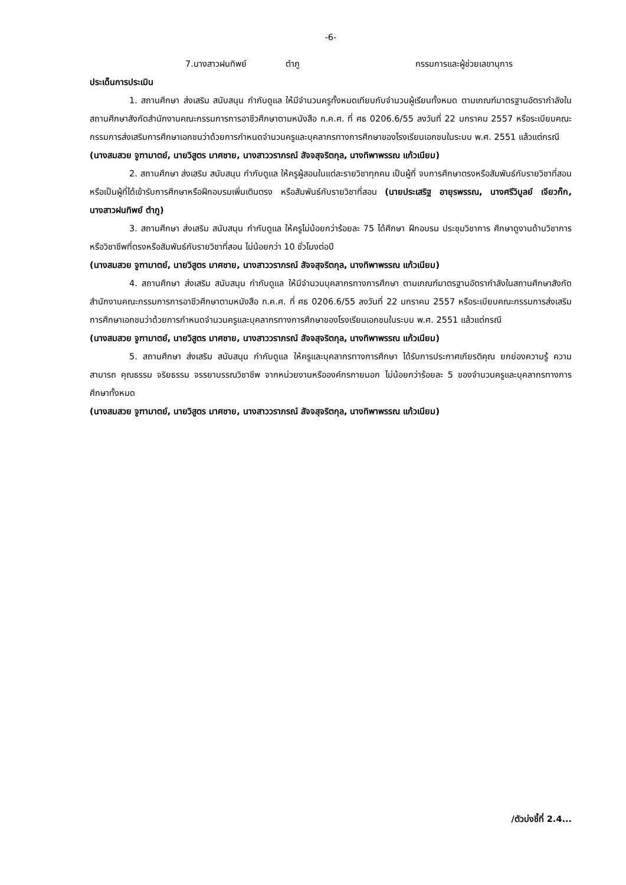-6-
7.นางสาวฝนทิพย์ ตำภู กรรมการและผู้ช่วยเลขานุการ
ประเด็นการประเมิน
1. สถานศึกษา ส่งเสริม สนับสนุน กำกับดูแล ให้มีจำนวนครูทั้งหมดเทียบกับจำนวนผู้เรียนทั้งหมด ตามเกณฑ์มาตรฐานอัตรากำลังในสถานศึกษาสังกัดสำนักงานคณะกรรมการการอาชีวศึกษาตามหนังสือ ก.ค.ศ. ที่ ศธ 0206.6/55 ลงวันที่ 22 มกราคม 2557 หรือระเบียบคณะกรรมการส่งเสริมการศึกษาเอกชนว่าด้วยการกำหนดจำนวนครูและบุคลากรทางการศึกษาของโรงเรียนเอกชนในระบบ พ.ศ. 2551 แล้วแต่กรณี
(นางสมสวย จูฑามาตย์, นายวิสูตร มาศชาย, นางสาววราภรณ์ สัจจสุจริตกุล, นางทิพาพรรณ แก้วเนียม)
2. สถานศึกษา ส่งเสริม สนับสนุน กำกับดูแล ให้ครูผู้สอนในแต่ละรายวิชาทุกคน เป็นผู้ที่ จบการศึกษาตรงหรือสัมพันธ์กับรายวิชาที่สอน หรือเป็นผู้ที่ได้เข้ารับการศึกษาหรือฝึกอบรมเพิ่มเติมตรง หรือสัมพันธ์กับรายวิชาที่สอน (นายประเสริฐ อายุรพรรณ, นางศรีวิบูลย์ เจียวก๊ก, นางสาวฝนทิพย์ ตำภู)
3. สถานศึกษา ส่งเสริม สนับสนุน กำกับดูแล ให้ครูไม่น้อยกว่าร้อยละ 75 ได้ศึกษา ฝึกอบรม ประชุมวิชาการ ศึกษาดูงานด้านวิชาการหรือวิชาชีพที่ตรงหรือสัมพันธ์กับรายวิชาที่สอน ไม่น้อยกว่า 10 ชั่วโมงต่อปี
(นางสมสวย จูฑามาตย์, นายวิสูตร มาศชาย, นางสาววราภรณ์ สัจจสุจริตกุล, นางทิพาพรรณ แก้วเนียม)
4. สถานศึกษา ส่งเสริม สนับสนุน กำกับดูแล ให้มีจำนวนบุคลากรทางการศึกษา ตามเกณฑ์มาตรฐานอัตรากำลังในสถานศึกษาสังกัดสำนักงานคณะกรรมการการอาชีวศึกษาตามหนังสือ ก.ค.ศ. ที่ ศธ 0206.6/55 ลงวันที่ 22 มกราคม 2557 หรือระเบียบคณะกรรมการส่งเสริมการศึกษาเอกชนว่าด้วยการกำหนดจำนวนครูและบุคลากรทางการศึกษาของโรงเรียนเอกชนในระบบ พ.ศ. 2551 แล้วแต่กรณี
(นางสมสวย จูฑามาตย์, นายวิสูตร มาศชาย, นางสาววราภรณ์ สัจจสุจริตกุล, นางทิพาพรรณ แก้วเนียม)
5. สถานศึกษา ส่งเสริม สนับสนุน กำกับดูแล ให้ครูและบุคลากรทางการศึกษา ได้รับการประกาศเกียรติคุณ ยกย่องความรู้ ความสามารถ คุณธรรม จริยธรรม จรรยาบรรณวิชาชีพ จากหน่วยงานหรือองค์กรภายนอก ไม่น้อยกว่าร้อยละ 5 ของจำนวนครูและบุคลากรทางการศึกษาทั้งหมด
(นางสมสวย จูฑามาตย์, นายวิสูตร มาศชาย, นางสาววราภรณ์ สัจจสุจริตกุล, นางทิพาพรรณ แก้วเนียม)
/ตัวบ่งชี้ที่ 2.4...